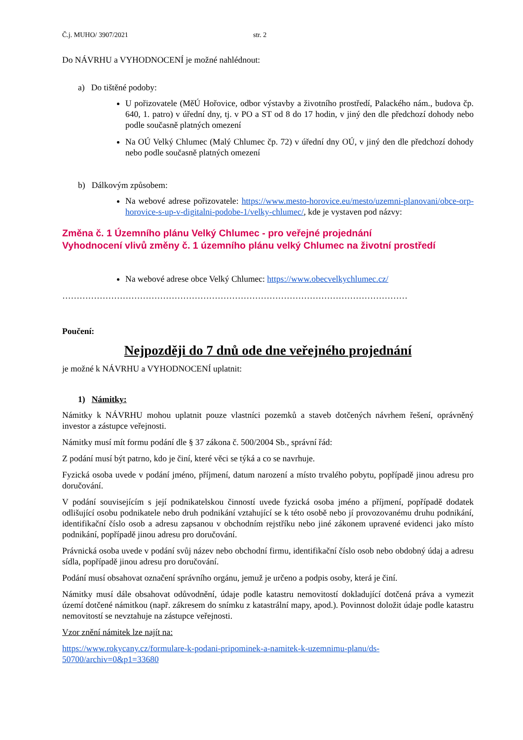Č.j. MUHO/ 3907/2021 str. 2
Do NÁVRHU a VYHODNOCENÍ je možné nahlédnout:
a) Do tištěné podoby:
U pořizovatele (MěÚ Hořovice, odbor výstavby a životního prostředí, Palackého nám., budova čp. 640, 1. patro) v úřední dny, tj. v PO a ST od 8 do 17 hodin, v jiný den dle předchozí dohody nebo podle současně platných omezení
Na OÚ Velký Chlumec (Malý Chlumec čp. 72) v úřední dny OÚ, v jiný den dle předchozí dohody nebo podle současně platných omezení
b) Dálkovým způsobem:
Na webové adrese pořizovatele: https://www.mesto-horovice.eu/mesto/uzemni-planovani/obce-orp-horovice-s-up-v-digitalni-podobe-1/velky-chlumec/, kde je vystaven pod názvy:
Změna č. 1 Územního plánu Velký Chlumec - pro veřejné projednání
Vyhodnocení vlivů změny č. 1 územního plánu velký Chlumec na životní prostředí
Na webové adrese obce Velký Chlumec: https://www.obecvelkychlumec.cz/
…………………………………………………………………………………………………………
Poučení:
Nejpozději do 7 dnů ode dne veřejného projednání
je možné k NÁVRHU a VYHODNOCENÍ uplatnit:
1) Námitky:
Námitky k NÁVRHU mohou uplatnit pouze vlastníci pozemků a staveb dotčených návrhem řešení, oprávněný investor a zástupce veřejnosti.
Námitky musí mít formu podání dle § 37 zákona č. 500/2004 Sb., správní řád:
Z podání musí být patrno, kdo je činí, které věci se týká a co se navrhuje.
Fyzická osoba uvede v podání jméno, příjmení, datum narození a místo trvalého pobytu, popřípadě jinou adresu pro doručování.
V podání souvisejícím s její podnikatelskou činností uvede fyzická osoba jméno a příjmení, popřípadě dodatek odlišující osobu podnikatele nebo druh podnikání vztahující se k této osobě nebo jí provozovanému druhu podnikání, identifikační číslo osob a adresu zapsanou v obchodním rejstříku nebo jiné zákonem upravené evidenci jako místo podnikání, popřípadě jinou adresu pro doručování.
Právnická osoba uvede v podání svůj název nebo obchodní firmu, identifikační číslo osob nebo obdobný údaj a adresu sídla, popřípadě jinou adresu pro doručování.
Podání musí obsahovat označení správního orgánu, jemuž je určeno a podpis osoby, která je činí.
Námitky musí dále obsahovat odůvodnění, údaje podle katastru nemovitostí dokladující dotčená práva a vymezit území dotčené námitkou (např. zákresem do snímku z katastrální mapy, apod.). Povinnost doložit údaje podle katastru nemovitostí se nevztahuje na zástupce veřejnosti.
Vzor znění námitek lze najít na:
https://www.rokycany.cz/formulare-k-podani-pripominek-a-namitek-k-uzemnimu-planu/ds-50700/archiv=0&p1=33680